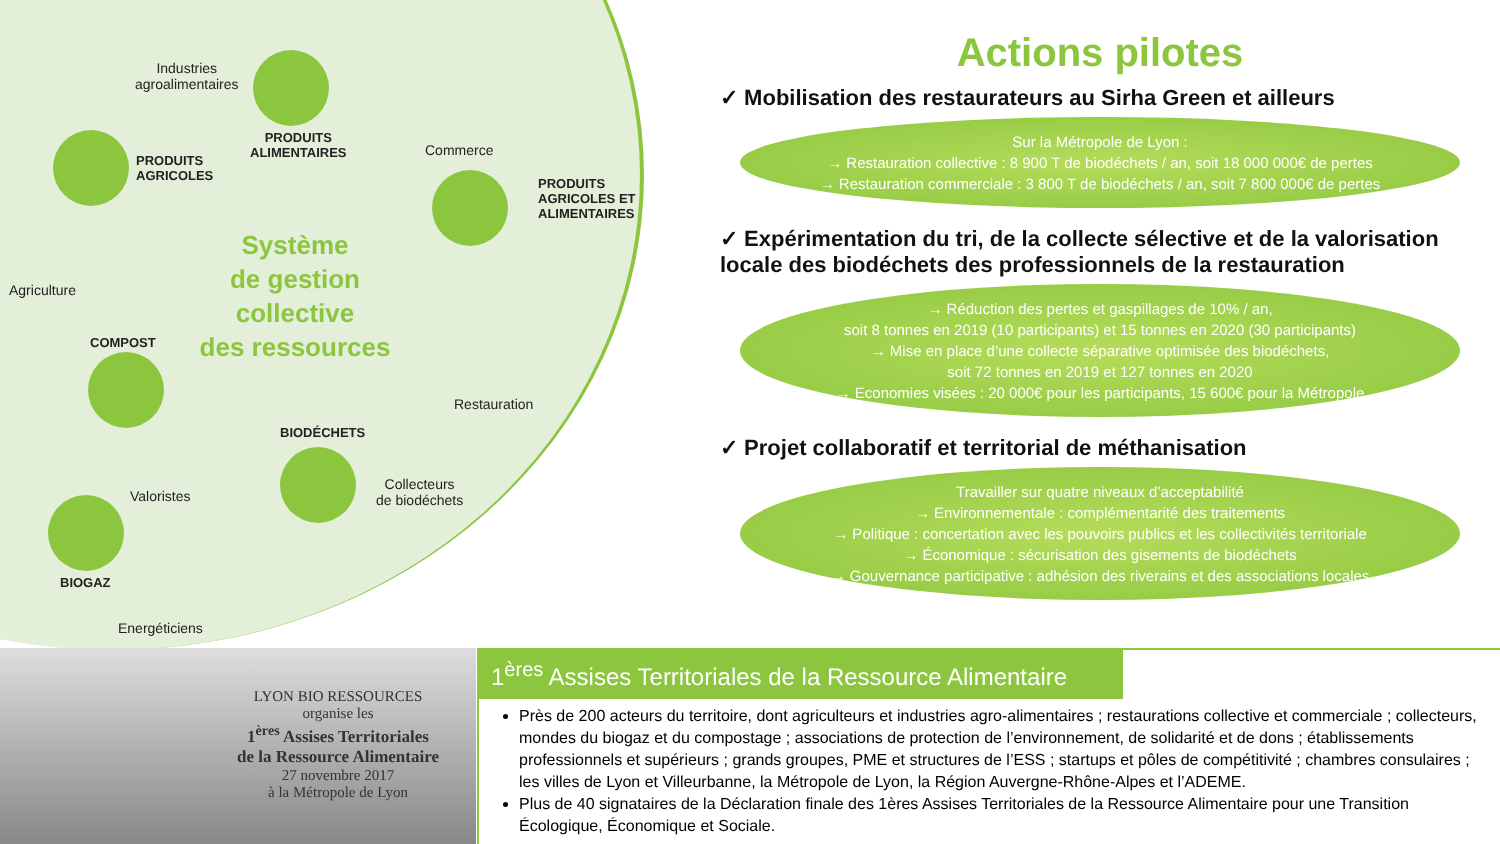Industries
agroalimentaires
PRODUITS
ALIMENTAIRES
PRODUITS
AGRICOLES
Commerce
PRODUITS
AGRICOLES ET
ALIMENTAIRES
Agriculture
Système
de gestion
collective
des ressources
COMPOST
Restauration
BIODÉCHETS
Collecteurs
de biodéchets
Valoristes
BIOGAZ
Energéticiens
Actions pilotes
✓ Mobilisation des restaurateurs au Sirha Green et ailleurs
Sur la Métropole de Lyon :
→ Restauration collective : 8 900 T de biodéchets / an, soit 18 000 000€ de pertes
→ Restauration commerciale : 3 800 T de biodéchets / an, soit 7 800 000€ de pertes
✓ Expérimentation du tri, de la collecte sélective et de la valorisation locale des biodéchets des professionnels de la restauration
→ Réduction des pertes et gaspillages de 10% / an,
soit 8 tonnes en 2019 (10 participants) et 15 tonnes en 2020 (30 participants)
→ Mise en place d’une collecte séparative optimisée des biodéchets,
soit 72 tonnes en 2019 et 127 tonnes en 2020
→ Economies visées : 20 000€ pour les participants, 15 600€ pour la Métropole
✓ Projet collaboratif et territorial de méthanisation
Travailler sur quatre niveaux d’acceptabilité
→ Environnementale : complémentarité des traitements
→ Politique : concertation avec les pouvoirs publics et les collectivités territoriale
→ Économique : sécurisation des gisements de biodéchets
→ Gouvernance participative : adhésion des riverains et des associations locales
LYON BIO RESSOURCES
organise les
1<sup>ères</sup> Assises Territoriales
de la Ressource Alimentaire
27 novembre 2017
à la Métropole de Lyon
1<sup>ères</sup> Assises Territoriales de la Ressource Alimentaire
Près de 200 acteurs du territoire, dont agriculteurs et industries agro-alimentaires ; restaurations collective et commerciale ; collecteurs, mondes du biogaz et du compostage ; associations de protection de l’environnement, de solidarité et de dons ; établissements professionnels et supérieurs ; grands groupes, PME et structures de l’ESS ; startups et pôles de compétitivité ; chambres consulaires ; les villes de Lyon et Villeurbanne, la Métropole de Lyon, la Région Auvergne-Rhône-Alpes et l’ADEME.
Plus de 40 signataires de la Déclaration finale des 1ères Assises Territoriales de la Ressource Alimentaire pour une Transition Écologique, Économique et Sociale.